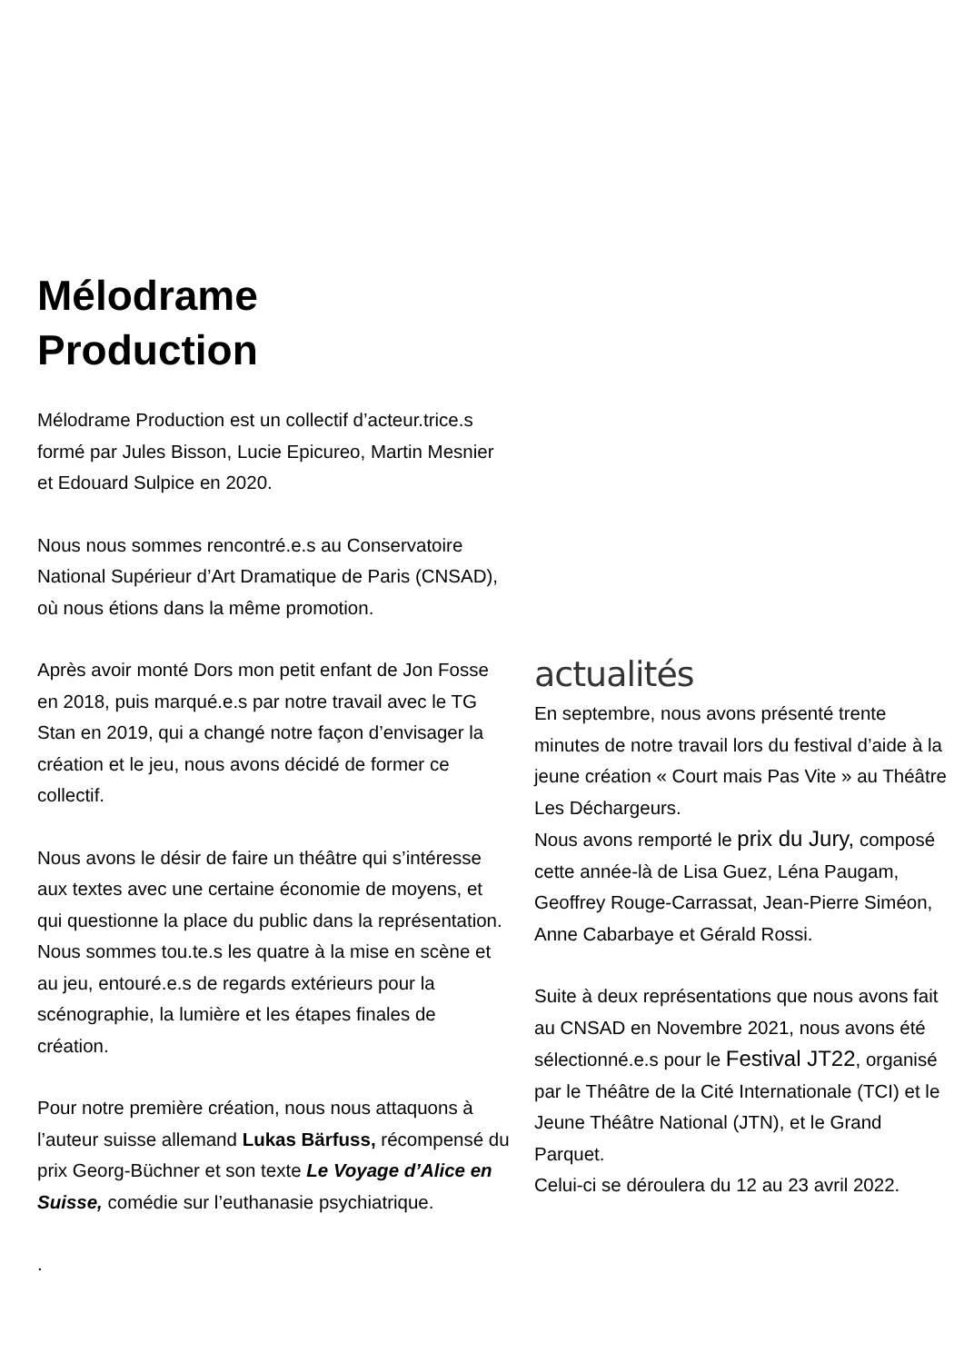Mélodrame
Production
Mélodrame Production est un collectif d’acteur.trice.s formé par Jules Bisson, Lucie Epicureo, Martin Mesnier et Edouard Sulpice en 2020.
Nous nous sommes rencontré.e.s au Conservatoire National Supérieur d’Art Dramatique de Paris (CNSAD), où nous étions dans la même promotion.
Après avoir monté Dors mon petit enfant de Jon Fosse en 2018, puis marqué.e.s par notre travail avec le TG Stan en 2019, qui a changé notre façon d’envisager la création et le jeu, nous avons décidé de former ce collectif.
Nous avons le désir de faire un théâtre qui s’intéresse aux textes avec une certaine économie de moyens, et qui questionne la place du public dans la représentation.
Nous sommes tou.te.s les quatre à la mise en scène et au jeu, entouré.e.s de regards extérieurs pour la scénographie, la lumière et les étapes finales de création.
Pour notre première création, nous nous attaquons à l’auteur suisse allemand Lukas Bärfuss, récompensé du prix Georg-Büchner et son texte Le Voyage d’Alice en Suisse, comédie sur l’euthanasie psychiatrique.
.
actualités
En septembre, nous avons présenté trente minutes de notre travail lors du festival d’aide à la jeune création « Court mais Pas Vite » au Théâtre Les Déchargeurs.
Nous avons remporté le prix du Jury, composé cette année-là de Lisa Guez, Léna Paugam, Geoffrey Rouge-Carrassat, Jean-Pierre Siméon, Anne Cabarbaye et Gérald Rossi.
Suite à deux représentations que nous avons fait au CNSAD en Novembre 2021, nous avons été sélectionné.e.s pour le Festival JT22, organisé par le Théâtre de la Cité Internationale (TCI) et le Jeune Théâtre National (JTN), et le Grand Parquet.
Celui-ci se déroulera du 12 au 23 avril 2022.